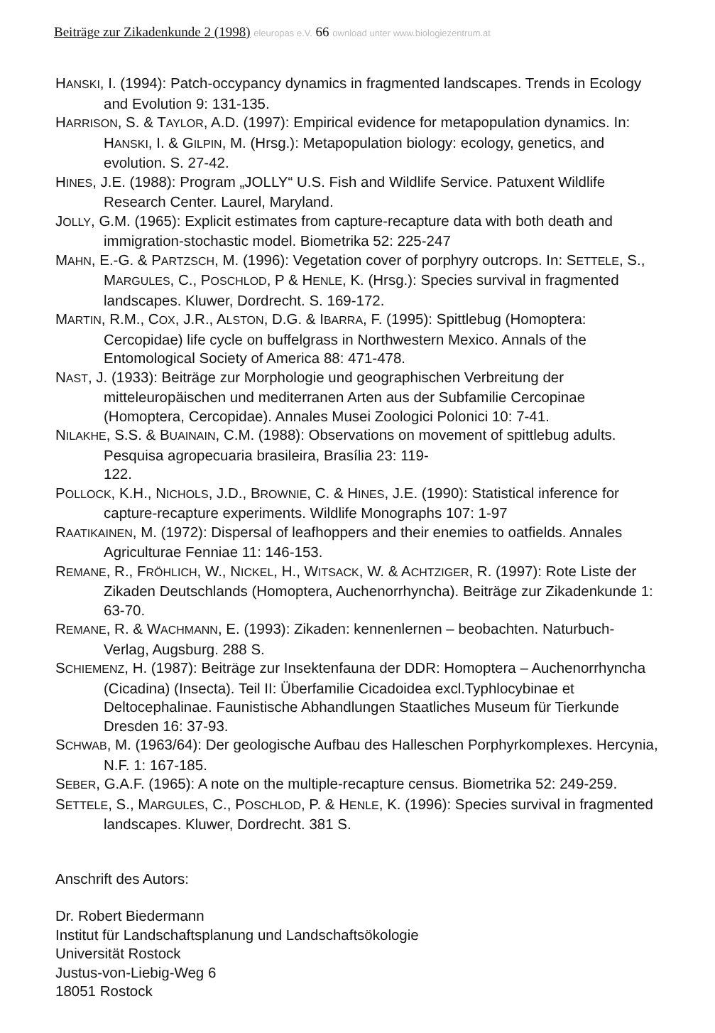Beiträge zur Zikadenkunde 2 (1998) eleuropas e.V. 66 ownload unter www.biologiezentrum.at
HANSKI, I. (1994): Patch-occypancy dynamics in fragmented landscapes. Trends in Ecology and Evolution 9: 131-135.
HARRISON, S. & TAYLOR, A.D. (1997): Empirical evidence for metapopulation dynamics. In: HANSKI, I. & GILPIN, M. (Hrsg.): Metapopulation biology: ecology, genetics, and evolution. S. 27-42.
HINES, J.E. (1988): Program „JOLLY“ U.S. Fish and Wildlife Service. Patuxent Wildlife Research Center. Laurel, Maryland.
JOLLY, G.M. (1965): Explicit estimates from capture-recapture data with both death and immigration-stochastic model. Biometrika 52: 225-247
MAHN, E.-G. & PARTZSCH, M. (1996): Vegetation cover of porphyry outcrops. In: SETTELE, S., MARGULES, C., POSCHLOD, P & HENLE, K. (Hrsg.): Species survival in fragmented landscapes. Kluwer, Dordrecht. S. 169-172.
MARTIN, R.M., COX, J.R., ALSTON, D.G. & IBARRA, F. (1995): Spittlebug (Homoptera: Cercopidae) life cycle on buffelgrass in Northwestern Mexico. Annals of the Entomological Society of America 88: 471-478.
NAST, J. (1933): Beiträge zur Morphologie und geographischen Verbreitung der mitteleuropäischen und mediterranen Arten aus der Subfamilie Cercopinae (Homoptera, Cercopidae). Annales Musei Zoologici Polonici 10: 7-41.
NILAKHE, S.S. & BUAINAIN, C.M. (1988): Observations on movement of spittlebug adults. Pesquisa agropecuaria brasileira, Brasília 23: 119-
122.
POLLOCK, K.H., NICHOLS, J.D., BROWNIE, C. & HINES, J.E. (1990): Statistical inference for capture-recapture experiments. Wildlife Monographs 107: 1-97
RAATIKAINEN, M. (1972): Dispersal of leafhoppers and their enemies to oatfields. Annales Agriculturae Fenniae 11: 146-153.
REMANE, R., FRÖHLICH, W., NICKEL, H., WITSACK, W. & ACHTZIGER, R. (1997): Rote Liste der Zikaden Deutschlands (Homoptera, Auchenorrhyncha). Beiträge zur Zikadenkunde 1: 63-70.
REMANE, R. & WACHMANN, E. (1993): Zikaden: kennenlernen – beobachten. Naturbuch-Verlag, Augsburg. 288 S.
SCHIEMENZ, H. (1987): Beiträge zur Insektenfauna der DDR: Homoptera – Auchenorrhyncha (Cicadina) (Insecta). Teil II: Überfamilie Cicadoidea excl.Typhlocybinae et Deltocephalinae. Faunistische Abhandlungen Staatliches Museum für Tierkunde Dresden 16: 37-93.
SCHWAB, M. (1963/64): Der geologische Aufbau des Halleschen Porphyrkomplexes. Hercynia, N.F. 1: 167-185.
SEBER, G.A.F. (1965): A note on the multiple-recapture census. Biometrika 52: 249-259.
SETTELE, S., MARGULES, C., POSCHLOD, P. & HENLE, K. (1996): Species survival in fragmented landscapes. Kluwer, Dordrecht. 381 S.
Anschrift des Autors:
Dr. Robert Biedermann
Institut für Landschaftsplanung und Landschaftsökologie
Universität Rostock
Justus-von-Liebig-Weg 6
18051 Rostock